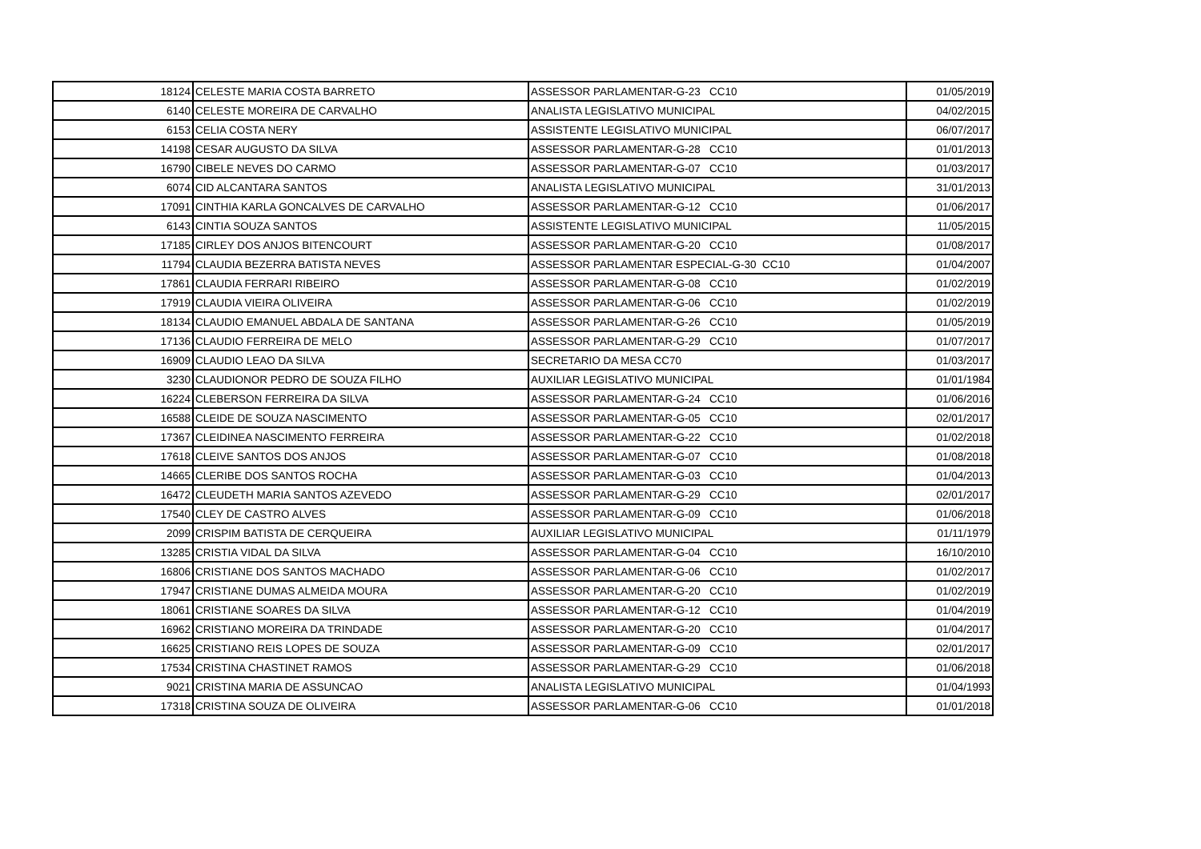| 18124 | CELESTE MARIA COSTA BARRETO | ASSESSOR PARLAMENTAR-G-23 CC10 | 01/05/2019 |
| 6140 | CELESTE MOREIRA DE CARVALHO | ANALISTA LEGISLATIVO MUNICIPAL | 04/02/2015 |
| 6153 | CELIA COSTA NERY | ASSISTENTE LEGISLATIVO MUNICIPAL | 06/07/2017 |
| 14198 | CESAR AUGUSTO DA SILVA | ASSESSOR PARLAMENTAR-G-28 CC10 | 01/01/2013 |
| 16790 | CIBELE NEVES DO CARMO | ASSESSOR PARLAMENTAR-G-07 CC10 | 01/03/2017 |
| 6074 | CID ALCANTARA SANTOS | ANALISTA LEGISLATIVO MUNICIPAL | 31/01/2013 |
| 17091 | CINTHIA KARLA GONCALVES DE CARVALHO | ASSESSOR PARLAMENTAR-G-12 CC10 | 01/06/2017 |
| 6143 | CINTIA SOUZA SANTOS | ASSISTENTE LEGISLATIVO MUNICIPAL | 11/05/2015 |
| 17185 | CIRLEY DOS ANJOS BITENCOURT | ASSESSOR PARLAMENTAR-G-20 CC10 | 01/08/2017 |
| 11794 | CLAUDIA BEZERRA BATISTA NEVES | ASSESSOR PARLAMENTAR ESPECIAL-G-30 CC10 | 01/04/2007 |
| 17861 | CLAUDIA FERRARI RIBEIRO | ASSESSOR PARLAMENTAR-G-08 CC10 | 01/02/2019 |
| 17919 | CLAUDIA VIEIRA OLIVEIRA | ASSESSOR PARLAMENTAR-G-06 CC10 | 01/02/2019 |
| 18134 | CLAUDIO EMANUEL ABDALA DE SANTANA | ASSESSOR PARLAMENTAR-G-26 CC10 | 01/05/2019 |
| 17136 | CLAUDIO FERREIRA DE MELO | ASSESSOR PARLAMENTAR-G-29 CC10 | 01/07/2017 |
| 16909 | CLAUDIO LEAO DA SILVA | SECRETARIO DA MESA CC70 | 01/03/2017 |
| 3230 | CLAUDIONOR PEDRO DE SOUZA FILHO | AUXILIAR LEGISLATIVO MUNICIPAL | 01/01/1984 |
| 16224 | CLEBERSON FERREIRA DA SILVA | ASSESSOR PARLAMENTAR-G-24 CC10 | 01/06/2016 |
| 16588 | CLEIDE DE SOUZA NASCIMENTO | ASSESSOR PARLAMENTAR-G-05 CC10 | 02/01/2017 |
| 17367 | CLEIDINEA NASCIMENTO FERREIRA | ASSESSOR PARLAMENTAR-G-22 CC10 | 01/02/2018 |
| 17618 | CLEIVE SANTOS DOS ANJOS | ASSESSOR PARLAMENTAR-G-07 CC10 | 01/08/2018 |
| 14665 | CLERIBE DOS SANTOS ROCHA | ASSESSOR PARLAMENTAR-G-03 CC10 | 01/04/2013 |
| 16472 | CLEUDETH MARIA SANTOS AZEVEDO | ASSESSOR PARLAMENTAR-G-29 CC10 | 02/01/2017 |
| 17540 | CLEY DE CASTRO ALVES | ASSESSOR PARLAMENTAR-G-09 CC10 | 01/06/2018 |
| 2099 | CRISPIM BATISTA DE CERQUEIRA | AUXILIAR LEGISLATIVO MUNICIPAL | 01/11/1979 |
| 13285 | CRISTIA VIDAL DA SILVA | ASSESSOR PARLAMENTAR-G-04 CC10 | 16/10/2010 |
| 16806 | CRISTIANE DOS SANTOS MACHADO | ASSESSOR PARLAMENTAR-G-06 CC10 | 01/02/2017 |
| 17947 | CRISTIANE DUMAS ALMEIDA MOURA | ASSESSOR PARLAMENTAR-G-20 CC10 | 01/02/2019 |
| 18061 | CRISTIANE SOARES DA SILVA | ASSESSOR PARLAMENTAR-G-12 CC10 | 01/04/2019 |
| 16962 | CRISTIANO MOREIRA DA TRINDADE | ASSESSOR PARLAMENTAR-G-20 CC10 | 01/04/2017 |
| 16625 | CRISTIANO REIS LOPES DE SOUZA | ASSESSOR PARLAMENTAR-G-09 CC10 | 02/01/2017 |
| 17534 | CRISTINA CHASTINET RAMOS | ASSESSOR PARLAMENTAR-G-29 CC10 | 01/06/2018 |
| 9021 | CRISTINA MARIA DE ASSUNCAO | ANALISTA LEGISLATIVO MUNICIPAL | 01/04/1993 |
| 17318 | CRISTINA SOUZA DE OLIVEIRA | ASSESSOR PARLAMENTAR-G-06 CC10 | 01/01/2018 |